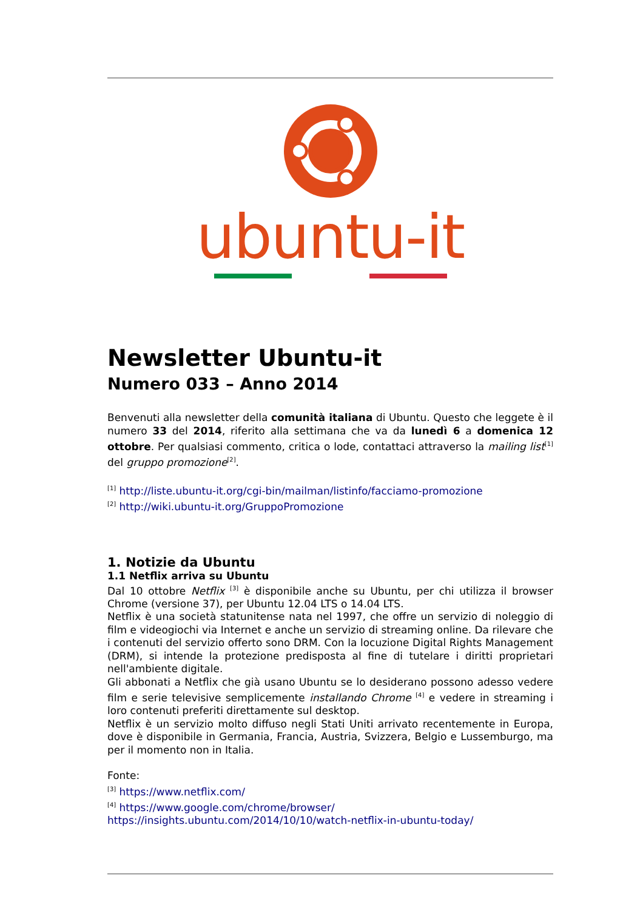ubuntu-it
Newsletter Ubuntu-it
Numero 033 – Anno 2014
Benvenuti alla newsletter della comunità italiana di Ubuntu. Questo che leggete è il numero 33 del 2014, riferito alla settimana che va da lunedì 6 a domenica 12 ottobre. Per qualsiasi commento, critica o lode, contattaci attraverso la mailing list<sup>[1]</sup> del gruppo promozione<sup>[2]</sup>.
<sup>[1]</sup> http://liste.ubuntu-it.org/cgi-bin/mailman/listinfo/facciamo-promozione
<sup>[2]</sup> http://wiki.ubuntu-it.org/GruppoPromozione
1. Notizie da Ubuntu
1.1 Netflix arriva su Ubuntu
Dal 10 ottobre Netflix <sup>[3]</sup> è disponibile anche su Ubuntu, per chi utilizza il browser Chrome (versione 37), per Ubuntu 12.04 LTS o 14.04 LTS.
Netflix è una società statunitense nata nel 1997, che offre un servizio di noleggio di film e videogiochi via Internet e anche un servizio di streaming online. Da rilevare che i contenuti del servizio offerto sono DRM. Con la locuzione Digital Rights Management (DRM), si intende la protezione predisposta al fine di tutelare i diritti proprietari nell'ambiente digitale.
Gli abbonati a Netflix che già usano Ubuntu se lo desiderano possono adesso vedere film e serie televisive semplicemente installando Chrome <sup>[4]</sup> e vedere in streaming i loro contenuti preferiti direttamente sul desktop.
Netflix è un servizio molto diffuso negli Stati Uniti arrivato recentemente in Europa, dove è disponibile in Germania, Francia, Austria, Svizzera, Belgio e Lussemburgo, ma per il momento non in Italia.
Fonte:
<sup>[3]</sup> https://www.netflix.com/
<sup>[4]</sup> https://www.google.com/chrome/browser/
https://insights.ubuntu.com/2014/10/10/watch-netflix-in-ubuntu-today/